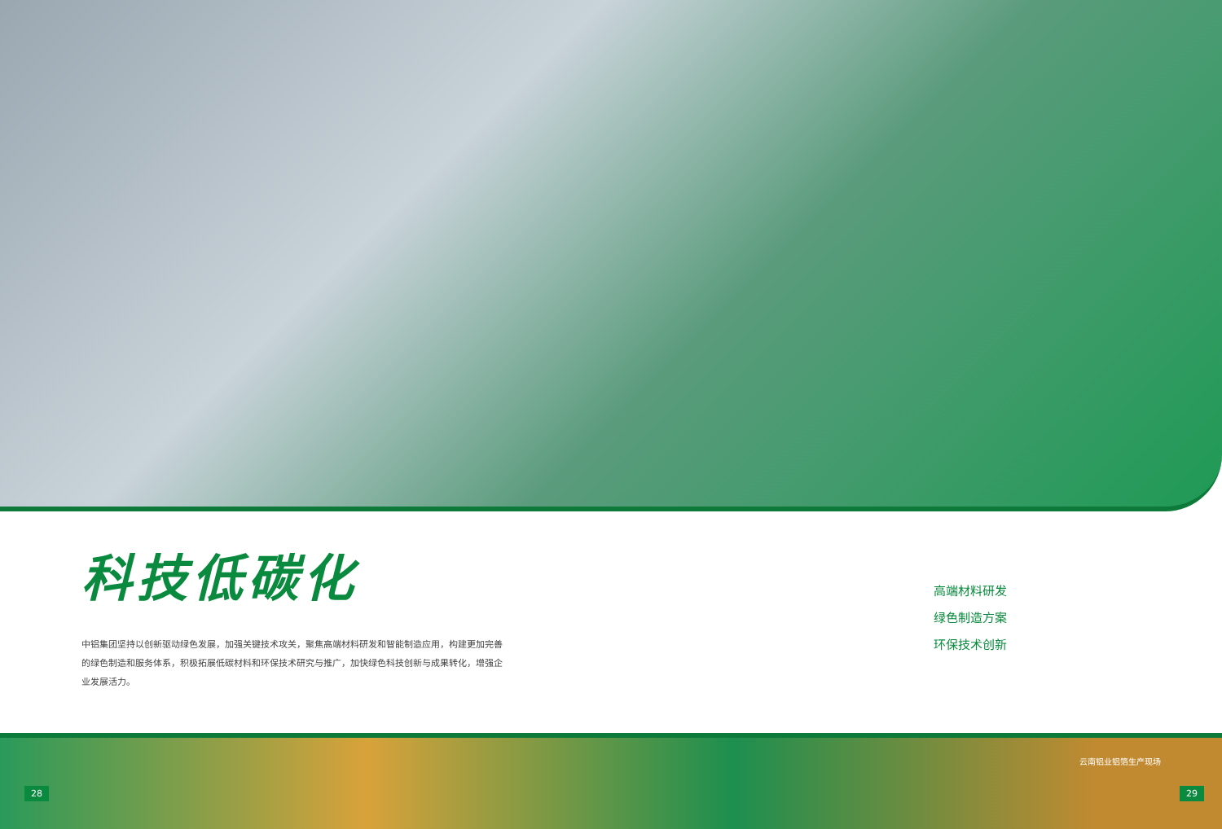科技低碳化
中铝集团坚持以创新驱动绿色发展，加强关键技术攻关，聚焦高端材料研发和智能制造应用，构建更加完善的绿色制造和服务体系，积极拓展低碳材料和环保技术研究与推广，加快绿色科技创新与成果转化，增强企业发展活力。
高端材料研发
绿色制造方案
环保技术创新
云南铝业铝箔生产现场
28 29